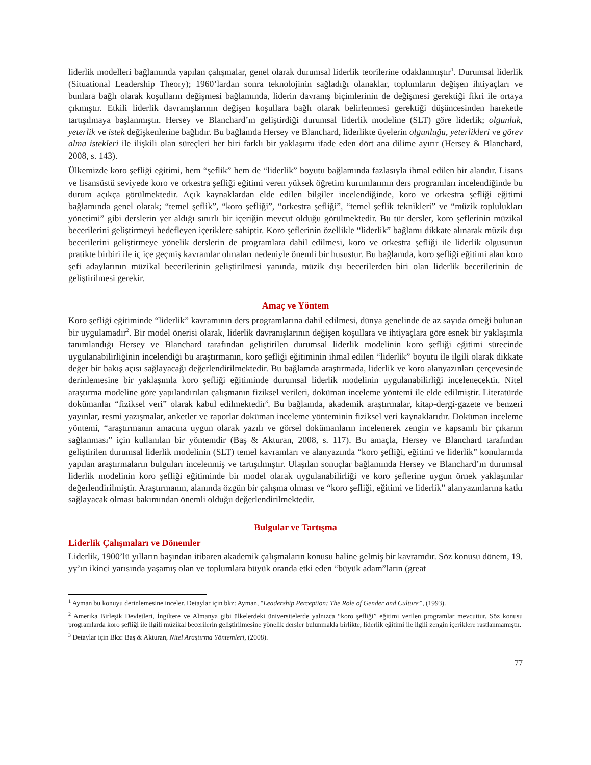liderlik modelleri bağlamında yapılan çalışmalar, genel olarak durumsal liderlik teorilerine odaklanmıştır<sup>1</sup>. Durumsal liderlik (Situational Leadership Theory); 1960’lardan sonra teknolojinin sağladığı olanaklar, toplumların değişen ihtiyaçları ve bunlara bağlı olarak koşulların değişmesi bağlamında, liderin davranış biçimlerinin de değişmesi gerektiği fikri ile ortaya çıkmıştır. Etkili liderlik davranışlarının değişen koşullara bağlı olarak belirlenmesi gerektiği düşüncesinden hareketle tartışılmaya başlanmıştır. Hersey ve Blanchard’ın geliştirdiği durumsal liderlik modeline (SLT) göre liderlik; olgunluk, yeterlik ve istek değişkenlerine bağlıdır. Bu bağlamda Hersey ve Blanchard, liderlikte üyelerin olgunluğu, yeterlikleri ve görev alma istekleri ile ilişkili olan süreçleri her biri farklı bir yaklaşımı ifade eden dört ana dilime ayırır (Hersey & Blanchard, 2008, s. 143).
Ülkemizde koro şefliği eğitimi, hem “şeflik” hem de “liderlik” boyutu bağlamında fazlasıyla ihmal edilen bir alandır. Lisans ve lisansüstü seviyede koro ve orkestra şefliği eğitimi veren yüksek öğretim kurumlarının ders programları incelendiğinde bu durum açıkça görülmektedir. Açık kaynaklardan elde edilen bilgiler incelendiğinde, koro ve orkestra şefliği eğitimi bağlamında genel olarak; “temel şeflik”, “koro şefliği”, “orkestra şefliği”, “temel şeflik teknikleri” ve “müzik toplulukları yönetimi” gibi derslerin yer aldığı sınırlı bir içeriğin mevcut olduğu görülmektedir. Bu tür dersler, koro şeflerinin müzikal becerilerini geliştirmeyi hedefleyen içeriklere sahiptir. Koro şeflerinin özellikle “liderlik” bağlamı dikkate alınarak müzik dışı becerilerini geliştirmeye yönelik derslerin de programlara dahil edilmesi, koro ve orkestra şefliği ile liderlik olgusunun pratikte birbiri ile iç içe geçmiş kavramlar olmaları nedeniyle önemli bir husustur. Bu bağlamda, koro şefliği eğitimi alan koro şefi adaylarının müzikal becerilerinin geliştirilmesi yanında, müzik dışı becerilerden biri olan liderlik becerilerinin de geliştirilmesi gerekir.
Amaç ve Yöntem
Koro şefliği eğitiminde “liderlik” kavramının ders programlarına dahil edilmesi, dünya genelinde de az sayıda örneği bulunan bir uygulamadır<sup>2</sup>. Bir model önerisi olarak, liderlik davranışlarının değişen koşullara ve ihtiyaçlara göre esnek bir yaklaşımla tanımlandığı Hersey ve Blanchard tarafından geliştirilen durumsal liderlik modelinin koro şefliği eğitimi sürecinde uygulanabilirliğinin incelendiği bu araştırmanın, koro şefliği eğitiminin ihmal edilen “liderlik” boyutu ile ilgili olarak dikkate değer bir bakış açısı sağlayacağı değerlendirilmektedir. Bu bağlamda araştırmada, liderlik ve koro alanyazınları çerçevesinde derinlemesine bir yaklaşımla koro şefliği eğitiminde durumsal liderlik modelinin uygulanabilirliği incelenecektir. Nitel araştırma modeline göre yapılandırılan çalışmanın fiziksel verileri, doküman inceleme yöntemi ile elde edilmiştir. Literatürde dokümanlar “fiziksel veri” olarak kabul edilmektedir<sup>3</sup>. Bu bağlamda, akademik araştırmalar, kitap-dergi-gazete ve benzeri yayınlar, resmi yazışmalar, anketler ve raporlar doküman inceleme yönteminin fiziksel veri kaynaklarıdır. Doküman inceleme yöntemi, “araştırmanın amacına uygun olarak yazılı ve görsel dokümanların incelenerek zengin ve kapsamlı bir çıkarım sağlanması” için kullanılan bir yöntemdir (Baş & Akturan, 2008, s. 117). Bu amaçla, Hersey ve Blanchard tarafından geliştirilen durumsal liderlik modelinin (SLT) temel kavramları ve alanyazında “koro şefliği, eğitimi ve liderlik” konularında yapılan araştırmaların bulguları incelenmiş ve tartışılmıştır. Ulaşılan sonuçlar bağlamında Hersey ve Blanchard’ın durumsal liderlik modelinin koro şefliği eğitiminde bir model olarak uygulanabilirliği ve koro şeflerine uygun örnek yaklaşımlar değerlendirilmiştir. Araştırmanın, alanında özgün bir çalışma olması ve “koro şefliği, eğitimi ve liderlik” alanyazınlarına katkı sağlayacak olması bakımından önemli olduğu değerlendirilmektedir.
Bulgular ve Tartışma
Liderlik Çalışmaları ve Dönemler
Liderlik, 1900’lü yılların başından itibaren akademik çalışmaların konusu haline gelmiş bir kavramdır. Söz konusu dönem, 19. yy’ın ikinci yarısında yaşamış olan ve toplumlara büyük oranda etki eden “büyük adam”ların (great
<sup>1</sup> Ayman bu konuyu derinlemesine inceler. Detaylar için bkz: Ayman, "Leadership Perception: The Role of Gender and Culture”, (1993).
<sup>2</sup> Amerika Birleşik Devletleri, İngiltere ve Almanya gibi ülkelerdeki üniversitelerde yalnızca “koro şefliği” eğitimi verilen programlar mevcuttur. Söz konusu programlarda koro şefliği ile ilgili müzikal becerilerin geliştirilmesine yönelik dersler bulunmakla birlikte, liderlik eğitimi ile ilgili zengin içeriklere rastlanmamıştır.
<sup>3</sup> Detaylar için Bkz: Baş & Akturan, Nitel Araştırma Yöntemleri, (2008).
77